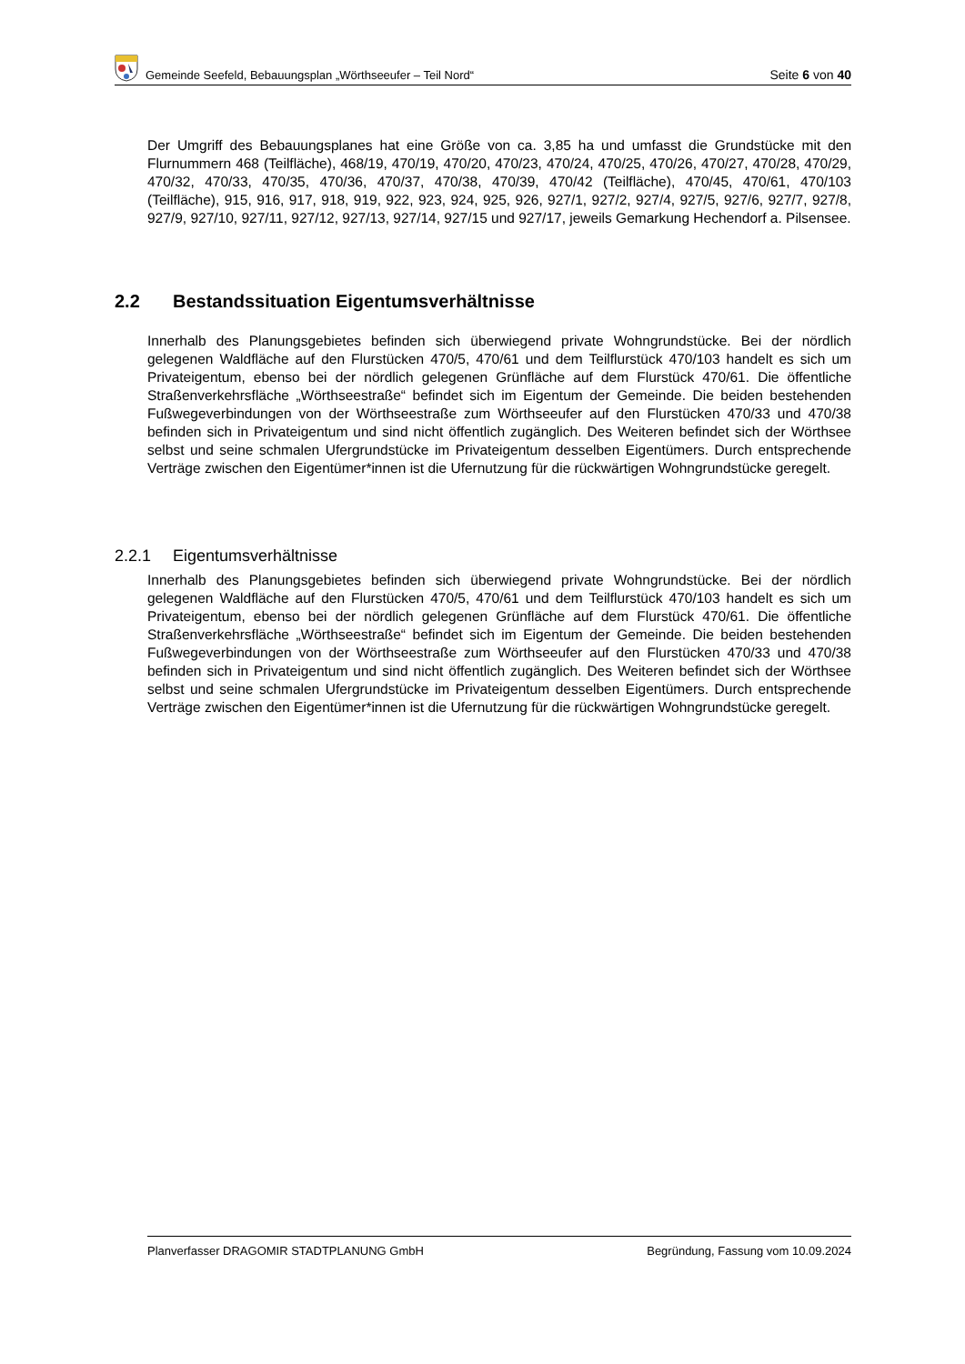Gemeinde Seefeld, Bebauungsplan „Wörthseeufer – Teil Nord“ Seite 6 von 40
Der Umgriff des Bebauungsplanes hat eine Größe von ca. 3,85 ha und umfasst die Grundstücke mit den Flurnummern 468 (Teilfläche), 468/19, 470/19, 470/20, 470/23, 470/24, 470/25, 470/26, 470/27, 470/28, 470/29, 470/32, 470/33, 470/35, 470/36, 470/37, 470/38, 470/39, 470/42 (Teilfläche), 470/45, 470/61, 470/103 (Teilfläche), 915, 916, 917, 918, 919, 922, 923, 924, 925, 926, 927/1, 927/2, 927/4, 927/5, 927/6, 927/7, 927/8, 927/9, 927/10, 927/11, 927/12, 927/13, 927/14, 927/15 und 927/17, jeweils Gemarkung Hechendorf a. Pilsensee.
2.2 Bestandssituation Eigentumsverhältnisse
Innerhalb des Planungsgebietes befinden sich überwiegend private Wohngrundstücke. Bei der nördlich gelegenen Waldfläche auf den Flurstücken 470/5, 470/61 und dem Teilflurstück 470/103 handelt es sich um Privateigentum, ebenso bei der nördlich gelegenen Grünfläche auf dem Flurstück 470/61. Die öffentliche Straßenverkehrsfläche „Wörthseestraße“ befindet sich im Eigentum der Gemeinde. Die beiden bestehenden Fußwegeverbindungen von der Wörthseestraße zum Wörthseeufer auf den Flurstücken 470/33 und 470/38 befinden sich in Privateigentum und sind nicht öffentlich zugänglich. Des Weiteren befindet sich der Wörthsee selbst und seine schmalen Ufergrundstücke im Privateigentum desselben Eigentümers. Durch entsprechende Verträge zwischen den Eigentümer*innen ist die Ufernutzung für die rückwärtigen Wohngrundstücke geregelt.
2.2.1 Eigentumsverhältnisse
Innerhalb des Planungsgebietes befinden sich überwiegend private Wohngrundstücke. Bei der nördlich gelegenen Waldfläche auf den Flurstücken 470/5, 470/61 und dem Teilflurstück 470/103 handelt es sich um Privateigentum, ebenso bei der nördlich gelegenen Grünfläche auf dem Flurstück 470/61. Die öffentliche Straßenverkehrsfläche „Wörthseestraße“ befindet sich im Eigentum der Gemeinde. Die beiden bestehenden Fußwegeverbindungen von der Wörthseestraße zum Wörthseeufer auf den Flurstücken 470/33 und 470/38 befinden sich in Privateigentum und sind nicht öffentlich zugänglich. Des Weiteren befindet sich der Wörthsee selbst und seine schmalen Ufergrundstücke im Privateigentum desselben Eigentümers. Durch entsprechende Verträge zwischen den Eigentümer*innen ist die Ufernutzung für die rückwärtigen Wohngrundstücke geregelt.
Planverfasser DRAGOMIR STADTPLANUNG GmbH Begründung, Fassung vom 10.09.2024